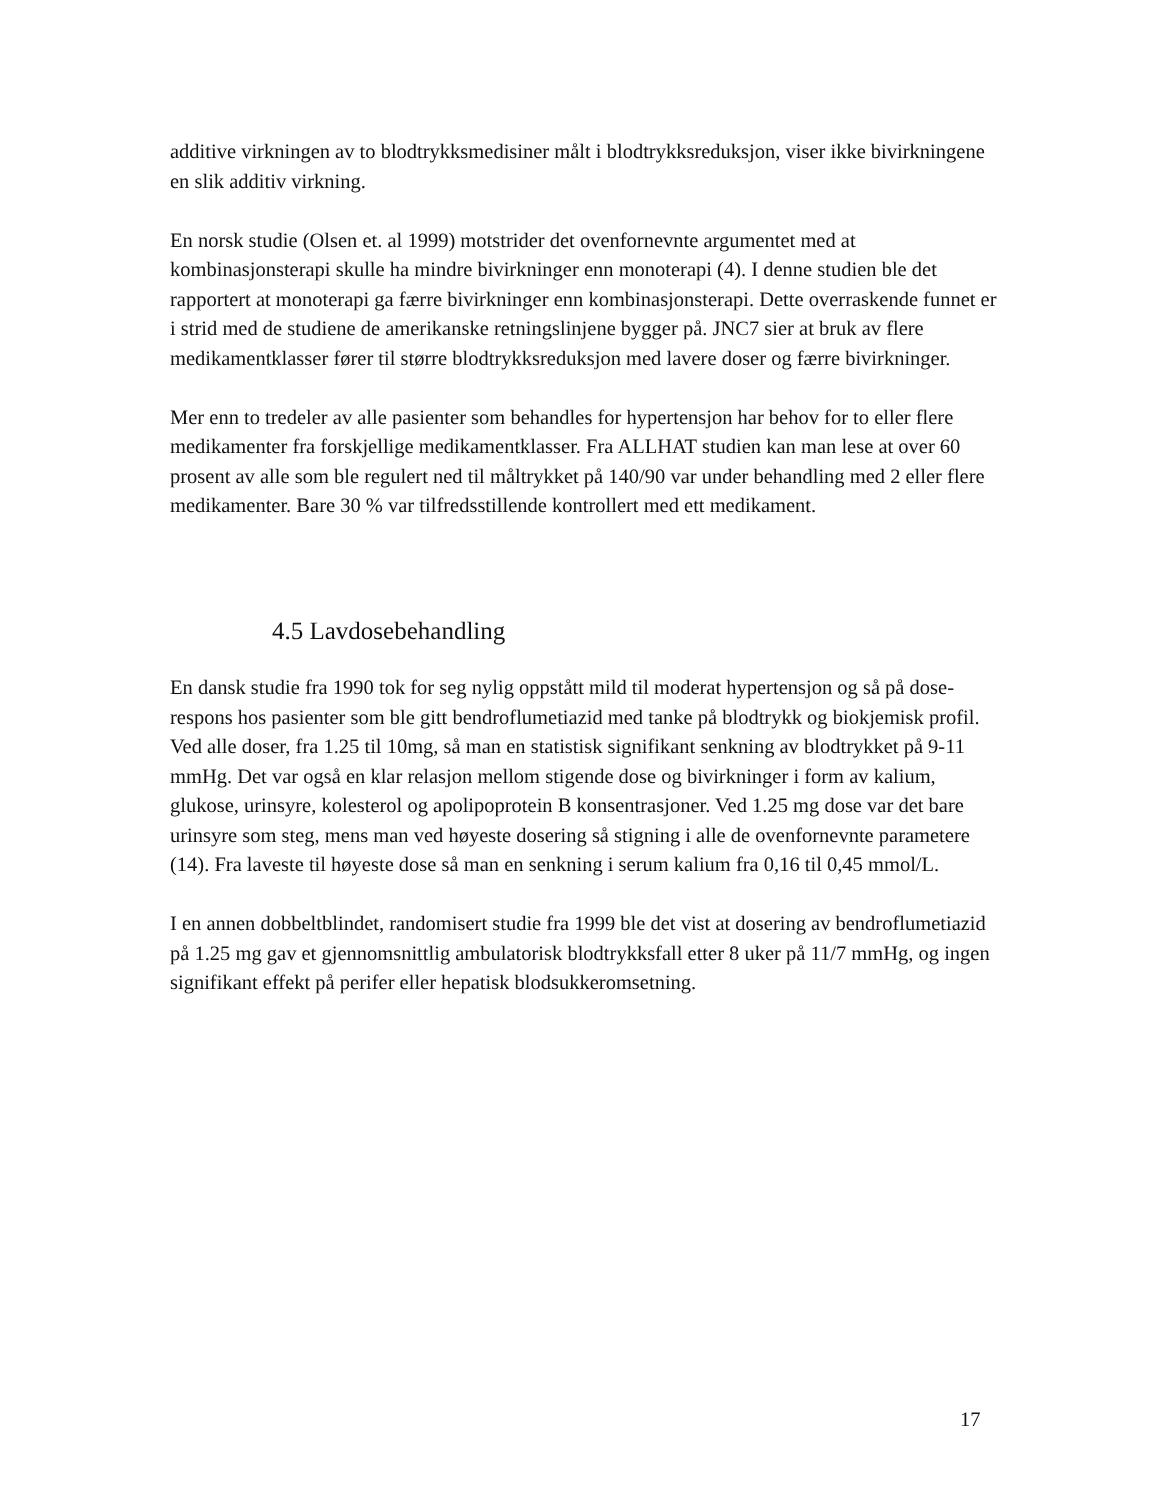additive virkningen av to blodtrykksmedisiner målt i blodtrykksreduksjon, viser ikke bivirkningene en slik additiv virkning.
En norsk studie (Olsen et. al 1999) motstrider det ovenfornevnte argumentet med at kombinasjonsterapi skulle ha mindre bivirkninger enn monoterapi (4). I denne studien ble det rapportert at monoterapi ga færre bivirkninger enn kombinasjonsterapi. Dette overraskende funnet er i strid med de studiene de amerikanske retningslinjene bygger på. JNC7 sier at bruk av flere medikamentklasser fører til større blodtrykksreduksjon med lavere doser og færre bivirkninger.
Mer enn to tredeler av alle pasienter som behandles for hypertensjon har behov for to eller flere medikamenter fra forskjellige medikamentklasser. Fra ALLHAT studien kan man lese at over 60 prosent av alle som ble regulert ned til måltrykket på 140/90 var under behandling med 2 eller flere medikamenter. Bare 30 % var tilfredsstillende kontrollert med ett medikament.
4.5 Lavdosebehandling
En dansk studie fra 1990 tok for seg nylig oppstått mild til moderat hypertensjon og så på dose-respons hos pasienter som ble gitt bendroflumetiazid med tanke på blodtrykk og biokjemisk profil. Ved alle doser, fra 1.25 til 10mg, så man en statistisk signifikant senkning av blodtrykket på 9-11 mmHg. Det var også en klar relasjon mellom stigende dose og bivirkninger i form av kalium, glukose, urinsyre, kolesterol og apolipoprotein B konsentrasjoner. Ved 1.25 mg dose var det bare urinsyre som steg, mens man ved høyeste dosering så stigning i alle de ovenfornevnte parametere (14). Fra laveste til høyeste dose så man en senkning i serum kalium fra 0,16 til 0,45 mmol/L.
I en annen dobbeltblindet, randomisert studie fra 1999 ble det vist at dosering av bendroflumetiazid på 1.25 mg gav et gjennomsnittlig ambulatorisk blodtrykksfall etter 8 uker på 11/7 mmHg, og ingen signifikant effekt på perifer eller hepatisk blodsukkeromsetning.
17